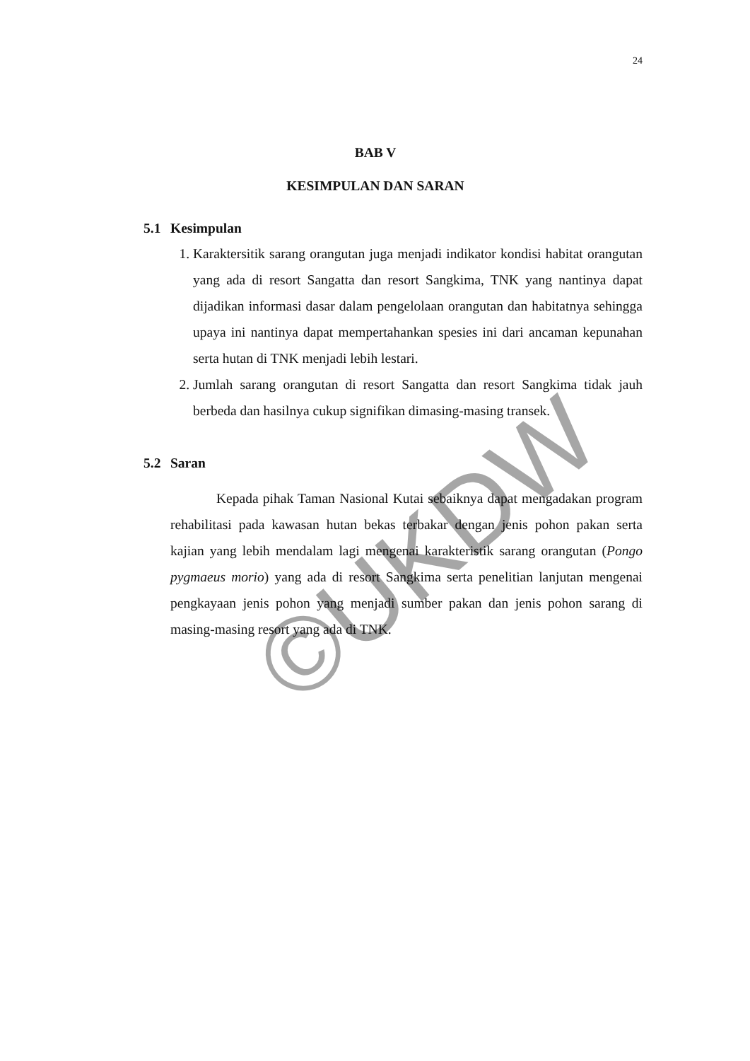24
©UKDW
BAB V
KESIMPULAN DAN SARAN
5.1 Kesimpulan
1. Karaktersitik sarang orangutan juga menjadi indikator kondisi habitat orangutan yang ada di resort Sangatta dan resort Sangkima, TNK yang nantinya dapat dijadikan informasi dasar dalam pengelolaan orangutan dan habitatnya sehingga upaya ini nantinya dapat mempertahankan spesies ini dari ancaman kepunahan serta hutan di TNK menjadi lebih lestari.
2. Jumlah sarang orangutan di resort Sangatta dan resort Sangkima tidak jauh berbeda dan hasilnya cukup signifikan dimasing-masing transek.
5.2 Saran
Kepada pihak Taman Nasional Kutai sebaiknya dapat mengadakan program rehabilitasi pada kawasan hutan bekas terbakar dengan jenis pohon pakan serta kajian yang lebih mendalam lagi mengenai karakteristik sarang orangutan (Pongo pygmaeus morio) yang ada di resort Sangkima serta penelitian lanjutan mengenai pengkayaan jenis pohon yang menjadi sumber pakan dan jenis pohon sarang di masing-masing resort yang ada di TNK.